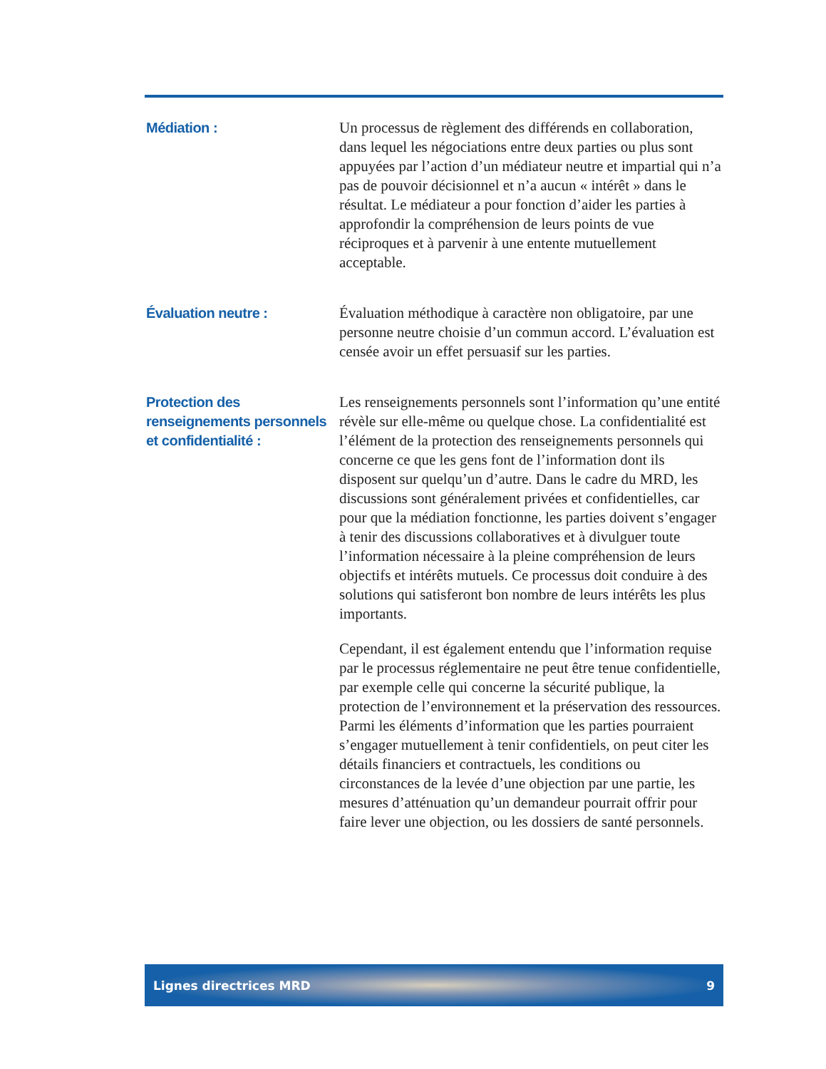Médiation : Un processus de règlement des différends en collaboration, dans lequel les négociations entre deux parties ou plus sont appuyées par l’action d’un médiateur neutre et impartial qui n’a pas de pouvoir décisionnel et n’a aucun « intérêt » dans le résultat. Le médiateur a pour fonction d’aider les parties à approfondir la compréhension de leurs points de vue réciproques et à parvenir à une entente mutuellement acceptable.
Évaluation neutre : Évaluation méthodique à caractère non obligatoire, par une personne neutre choisie d’un commun accord. L’évaluation est censée avoir un effet persuasif sur les parties.
Protection des
renseignements personnels
et confidentialité :
Les renseignements personnels sont l’information qu’une entité révèle sur elle-même ou quelque chose. La confidentialité est l’élément de la protection des renseignements personnels qui concerne ce que les gens font de l’information dont ils disposent sur quelqu’un d’autre. Dans le cadre du MRD, les discussions sont généralement privées et confidentielles, car pour que la médiation fonctionne, les parties doivent s’engager à tenir des discussions collaboratives et à divulguer toute l’information nécessaire à la pleine compréhension de leurs objectifs et intérêts mutuels. Ce processus doit conduire à des solutions qui satisferont bon nombre de leurs intérêts les plus importants.
Cependant, il est également entendu que l’information requise par le processus réglementaire ne peut être tenue confidentielle, par exemple celle qui concerne la sécurité publique, la protection de l’environnement et la préservation des ressources. Parmi les éléments d’information que les parties pourraient s’engager mutuellement à tenir confidentiels, on peut citer les détails financiers et contractuels, les conditions ou circonstances de la levée d’une objection par une partie, les mesures d’atténuation qu’un demandeur pourrait offrir pour faire lever une objection, ou les dossiers de santé personnels.
Lignes directrices MRD 9